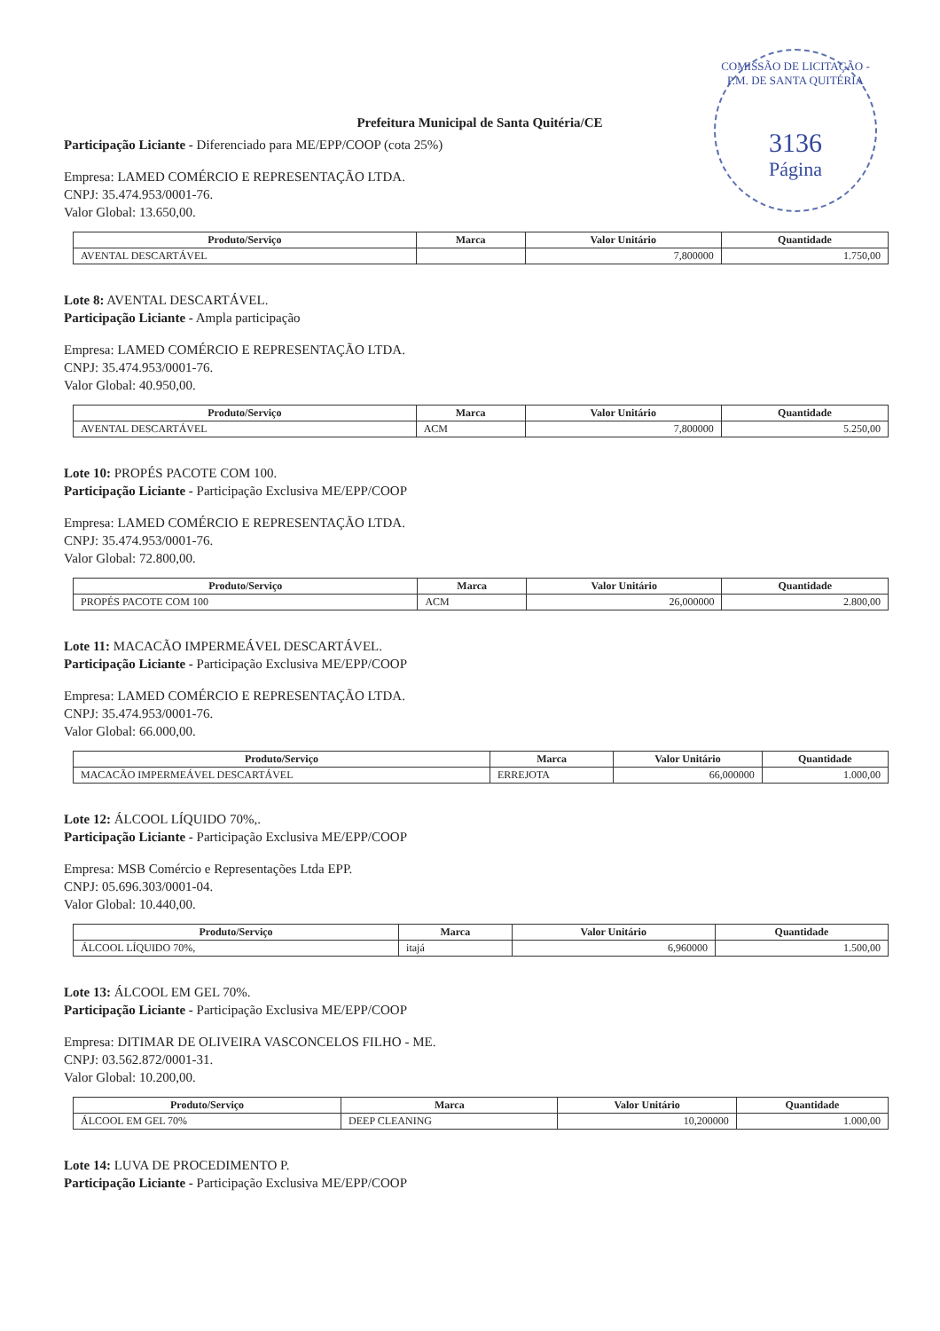COMISSÃO DE LICITAÇÃO - P.M. DE SANTA QUITÉRIA
3136
Página
Prefeitura Municipal de Santa Quitéria/CE
Participação Liciante - Diferenciado para ME/EPP/COOP (cota 25%)
Empresa: LAMED COMÉRCIO E REPRESENTAÇÃO LTDA.
CNPJ: 35.474.953/0001-76.
Valor Global: 13.650,00.
| Produto/Serviço | Marca | Valor Unitário | Quantidade |
| --- | --- | --- | --- |
| AVENTAL DESCARTÁVEL | | 7,800000 | 1.750,00 |
Lote 8: AVENTAL DESCARTÁVEL.
Participação Liciante - Ampla participação
Empresa: LAMED COMÉRCIO E REPRESENTAÇÃO LTDA.
CNPJ: 35.474.953/0001-76.
Valor Global: 40.950,00.
| Produto/Serviço | Marca | Valor Unitário | Quantidade |
| --- | --- | --- | --- |
| AVENTAL DESCARTÁVEL | ACM | 7,800000 | 5.250,00 |
Lote 10: PROPÉS PACOTE COM 100.
Participação Liciante - Participação Exclusiva ME/EPP/COOP
Empresa: LAMED COMÉRCIO E REPRESENTAÇÃO LTDA.
CNPJ: 35.474.953/0001-76.
Valor Global: 72.800,00.
| Produto/Serviço | Marca | Valor Unitário | Quantidade |
| --- | --- | --- | --- |
| PROPÉS PACOTE COM 100 | ACM | 26,000000 | 2.800,00 |
Lote 11: MACACÃO IMPERMEÁVEL DESCARTÁVEL.
Participação Liciante - Participação Exclusiva ME/EPP/COOP
Empresa: LAMED COMÉRCIO E REPRESENTAÇÃO LTDA.
CNPJ: 35.474.953/0001-76.
Valor Global: 66.000,00.
| Produto/Serviço | Marca | Valor Unitário | Quantidade |
| --- | --- | --- | --- |
| MACACÃO IMPERMEÁVEL DESCARTÁVEL | ERREJOTA | 66,000000 | 1.000,00 |
Lote 12: ÁLCOOL LÍQUIDO 70%,.
Participação Liciante - Participação Exclusiva ME/EPP/COOP
Empresa: MSB Comércio e Representações Ltda EPP.
CNPJ: 05.696.303/0001-04.
Valor Global: 10.440,00.
| Produto/Serviço | Marca | Valor Unitário | Quantidade |
| --- | --- | --- | --- |
| ÁLCOOL LÍQUIDO 70%, | itajá | 6,960000 | 1.500,00 |
Lote 13: ÁLCOOL EM GEL 70%.
Participação Liciante - Participação Exclusiva ME/EPP/COOP
Empresa: DITIMAR DE OLIVEIRA VASCONCELOS FILHO - ME.
CNPJ: 03.562.872/0001-31.
Valor Global: 10.200,00.
| Produto/Serviço | Marca | Valor Unitário | Quantidade |
| --- | --- | --- | --- |
| ÁLCOOL EM GEL 70% | DEEP CLEANING | 10,200000 | 1.000,00 |
Lote 14: LUVA DE PROCEDIMENTO P.
Participação Liciante - Participação Exclusiva ME/EPP/COOP